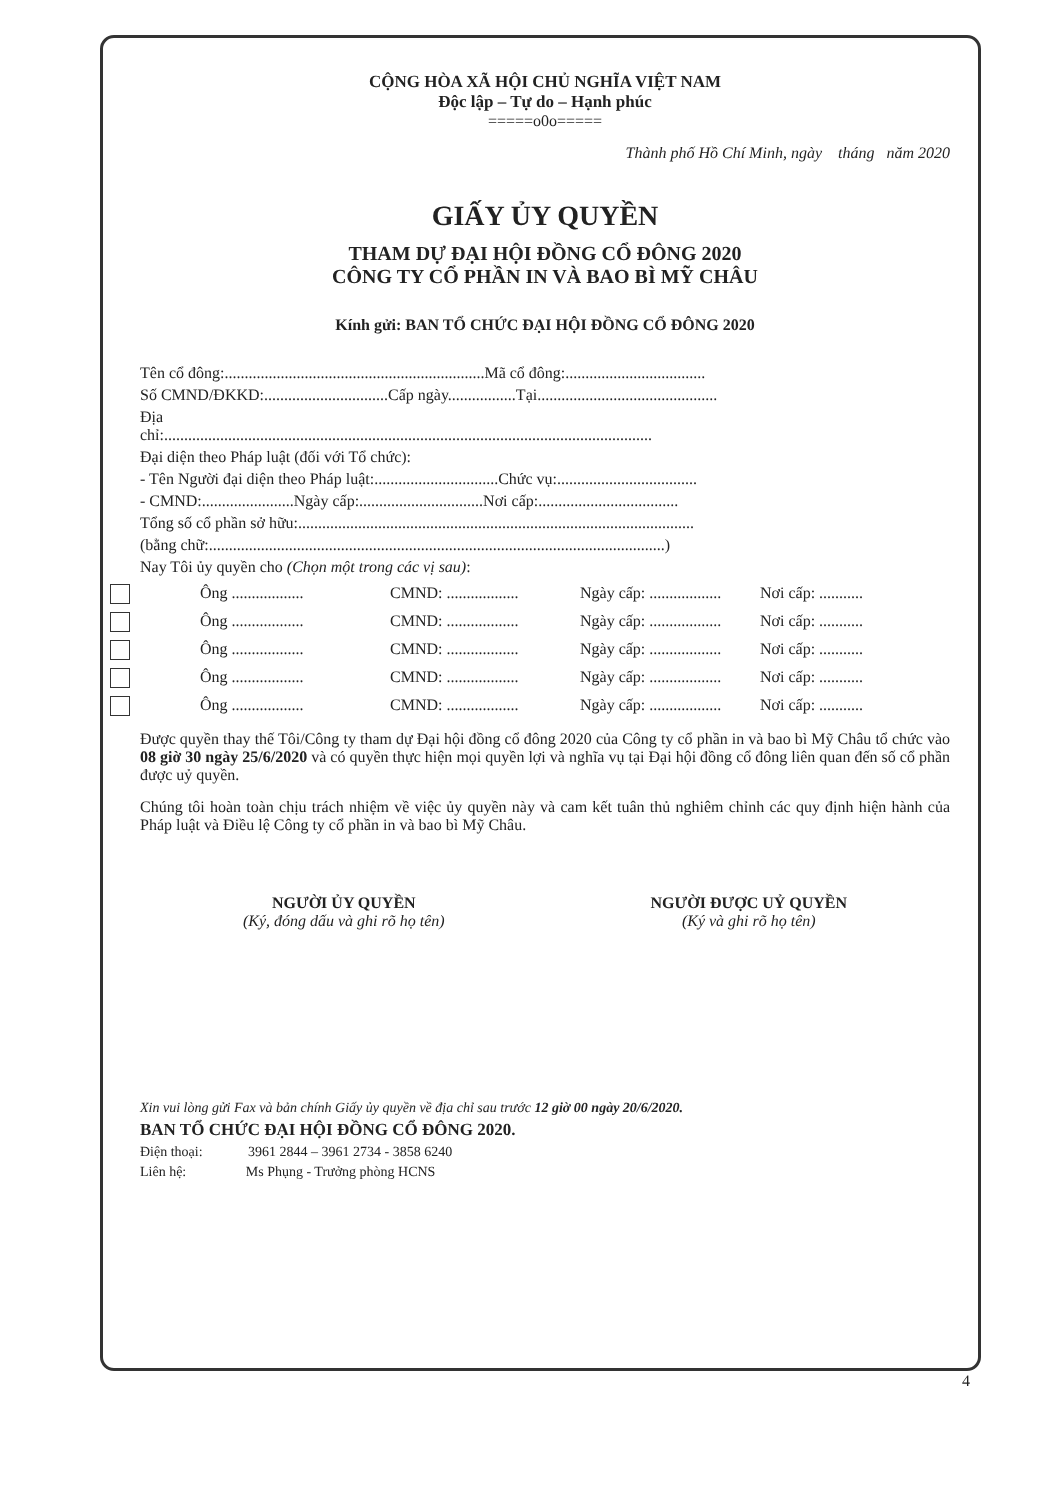CỘNG HÒA XÃ HỘI CHỦ NGHĨA VIỆT NAM
Độc lập – Tự do – Hạnh phúc
=====o0o=====
Thành phố Hồ Chí Minh, ngày tháng năm 2020
GIẤY ỦY QUYỀN
THAM DỰ ĐẠI HỘI ĐỒNG CỔ ĐÔNG 2020
CÔNG TY CỔ PHẦN IN VÀ BAO BÌ MỸ CHÂU
Kính gửi: BAN TỔ CHỨC ĐẠI HỘI ĐỒNG CỔ ĐÔNG 2020
Tên cổ đông:.................................................................Mã cổ đông:...................................
Số CMND/ĐKKD:...............................Cấp ngày.................Tại.............................................
Địa
chỉ:..........................................................................................................................
Đại diện theo Pháp luật (đối với Tổ chức):
- Tên Người đại diện theo Pháp luật:...............................Chức vụ:...................................
- CMND:.......................Ngày cấp:...............................Nơi cấp:...................................
Tổng số cổ phần sở hữu:...................................................................................................
(bằng chữ:..................................................................................................................)
Nay Tôi ủy quyền cho (Chọn một trong các vị sau):
Ông .................. CMND: .................. Ngày cấp: .................. Nơi cấp: ...........
Ông .................. CMND: .................. Ngày cấp: .................. Nơi cấp: ...........
Ông .................. CMND: .................. Ngày cấp: .................. Nơi cấp: ...........
Ông .................. CMND: .................. Ngày cấp: .................. Nơi cấp: ...........
Ông .................. CMND: .................. Ngày cấp: .................. Nơi cấp: ...........
Được quyền thay thế Tôi/Công ty tham dự Đại hội đồng cổ đông 2020 của Công ty cổ phần in và bao bì Mỹ Châu tổ chức vào 08 giờ 30 ngày 25/6/2020 và có quyền thực hiện mọi quyền lợi và nghĩa vụ tại Đại hội đồng cổ đông liên quan đến số cổ phần được uỷ quyền.
Chúng tôi hoàn toàn chịu trách nhiệm về việc ủy quyền này và cam kết tuân thủ nghiêm chỉnh các quy định hiện hành của Pháp luật và Điều lệ Công ty cổ phần in và bao bì Mỹ Châu.
NGƯỜI ỦY QUYỀN
(Ký, đóng dấu và ghi rõ họ tên)
NGƯỜI ĐƯỢC UỶ QUYỀN
(Ký và ghi rõ họ tên)
Xin vui lòng gửi Fax và bản chính Giấy ủy quyền về địa chỉ sau trước 12 giờ 00 ngày 20/6/2020.
BAN TỔ CHỨC ĐẠI HỘI ĐỒNG CỔ ĐÔNG 2020.
Điện thoại: 3961 2844 – 3961 2734 - 3858 6240
Liên hệ: Ms Phụng - Trưởng phòng HCNS
4